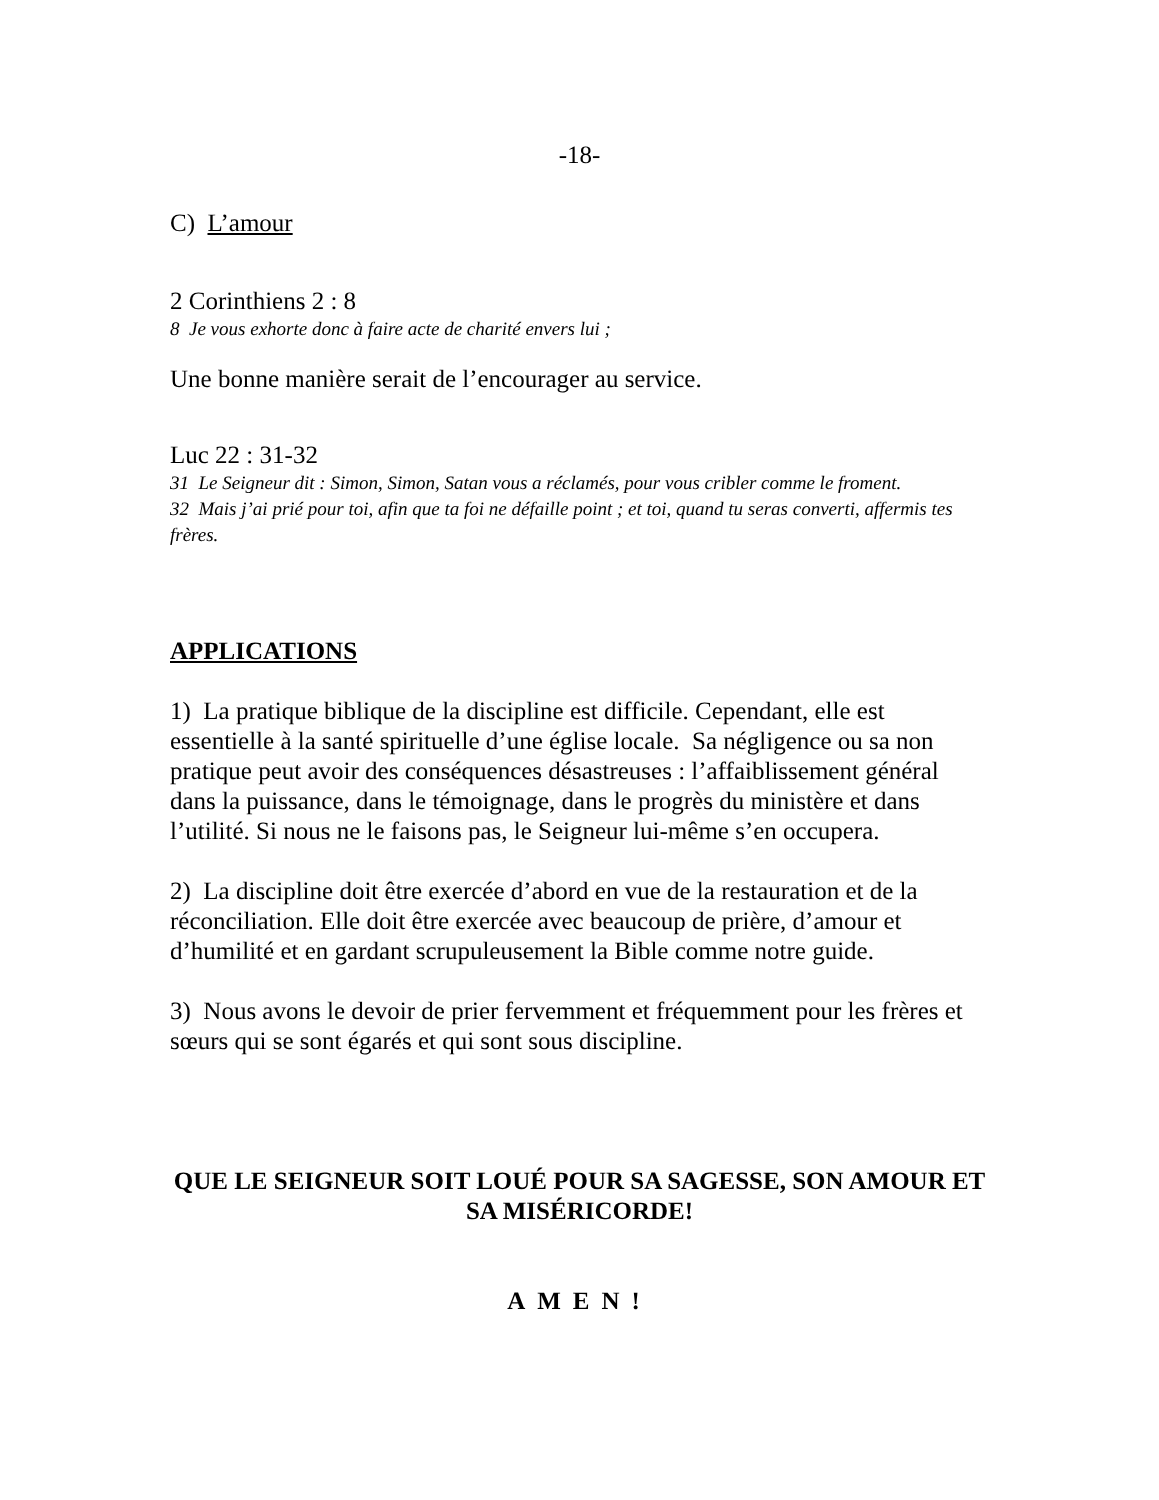-18-
C) L’amour
2 Corinthiens 2 : 8
8 Je vous exhorte donc à faire acte de charité envers lui ;
Une bonne manière serait de l’encourager au service.
Luc 22 : 31-32
31 Le Seigneur dit : Simon, Simon, Satan vous a réclamés, pour vous cribler comme le froment.
32 Mais j’ai prié pour toi, afin que ta foi ne défaille point ; et toi, quand tu seras converti, affermis tes frères.
APPLICATIONS
1) La pratique biblique de la discipline est difficile. Cependant, elle est essentielle à la santé spirituelle d’une église locale. Sa négligence ou sa non pratique peut avoir des conséquences désastreuses : l’affaiblissement général dans la puissance, dans le témoignage, dans le progrès du ministère et dans l’utilité. Si nous ne le faisons pas, le Seigneur lui-même s’en occupera.
2) La discipline doit être exercée d’abord en vue de la restauration et de la réconciliation. Elle doit être exercée avec beaucoup de prière, d’amour et d’humilité et en gardant scrupuleusement la Bible comme notre guide.
3) Nous avons le devoir de prier fervemment et fréquemment pour les frères et sœurs qui se sont égarés et qui sont sous discipline.
QUE LE SEIGNEUR SOIT LOUÉ POUR SA SAGESSE, SON AMOUR ET SA MISÉRICORDE!
AMEN!